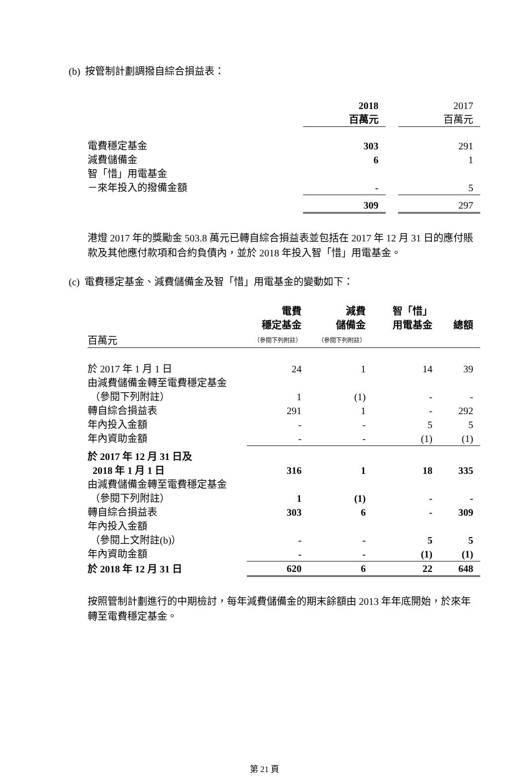(b) 按管制計劃調撥自綜合損益表：
| | 2018 百萬元 | | 2017 百萬元 |
| 電費穩定基金 | 303 | | 291 |
| 減費儲備金 | 6 | | 1 |
| 智「惜」用電基金 | | | |
| －來年投入的撥備金額 | - | | 5 |
| | 309 | | 297 |
港燈 2017 年的獎勵金 503.8 萬元已轉自綜合損益表並包括在 2017 年 12 月 31 日的應付賬款及其他應付款項和合約負債內，並於 2018 年投入智「惜」用電基金。
(c) 電費穩定基金、減費儲備金及智「惜」用電基金的變動如下：
| 百萬元 | 電費 穩定基金 （參閱下列附註） | 減費 儲備金 （參閱下列附註） | 智「惜」 用電基金 | 總額 |
| 於 2017 年 1 月 1 日 | 24 | 1 | 14 | 39 |
| 由減費儲備金轉至電費穩定基金 | | | | |
| （參閱下列附註） | 1 | (1) | - | - |
| 轉自綜合損益表 | 291 | 1 | - | 292 |
| 年內投入金額 | - | - | 5 | 5 |
| 年內資助金額 | - | - | (1) | (1) |
| 於 2017 年 12 月 31 日及 2018 年 1 月 1 日 | 316 | 1 | 18 | 335 |
| 由減費儲備金轉至電費穩定基金 | | | | |
| （參閱下列附註） | 1 | (1) | - | - |
| 轉自綜合損益表 | 303 | 6 | - | 309 |
| 年內投入金額 | | | | |
| （參閱上文附註(b)） | - | - | 5 | 5 |
| 年內資助金額 | - | - | (1) | (1) |
| 於 2018 年 12 月 31 日 | 620 | 6 | 22 | 648 |
按照管制計劃進行的中期檢討，每年減費儲備金的期末餘額由 2013 年年底開始，於來年轉至電費穩定基金。
第 21 頁